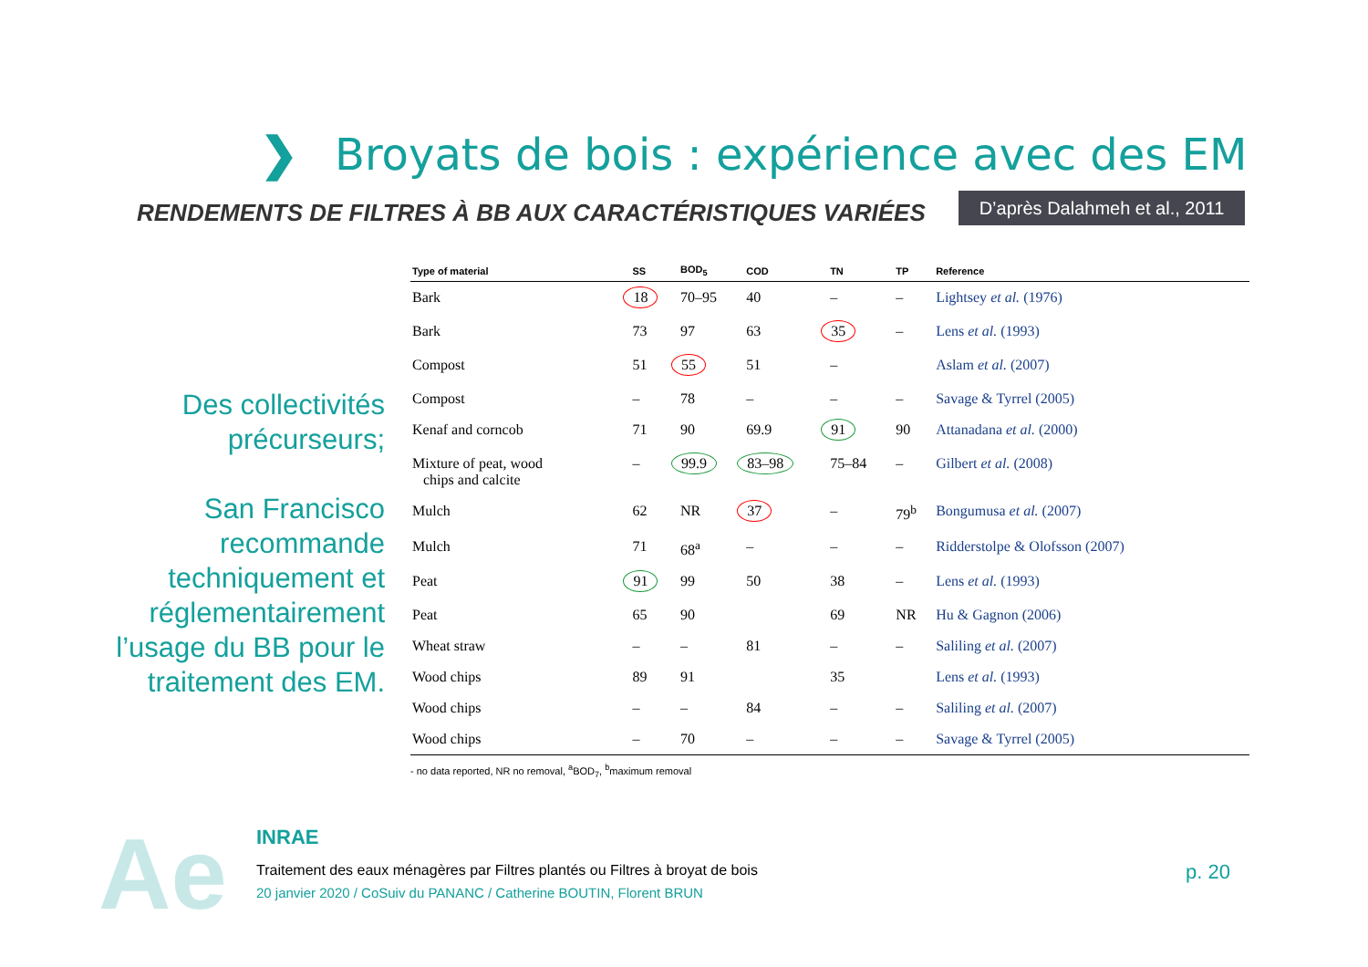❯
Broyats de bois : expérience avec des EM
RENDEMENTS DE FILTRES À BB AUX CARACTÉRISTIQUES VARIÉES
D’après Dalahmeh et al., 2011
Des collectivités précurseurs;
San Francisco recommande techniquement et réglementairement l’usage du BB pour le traitement des EM.
| Type of material | SS | BOD<sub>5</sub> | COD | TN | TP | Reference |
| --- | --- | --- | --- | --- | --- | --- |
| Bark | 18 | 70–95 | 40 | – | – | Lightsey et al. (1976) |
| Bark | 73 | 97 | 63 | 35 | – | Lens et al. (1993) |
| Compost | 51 | 55 | 51 | – | | Aslam et al. (2007) |
| Compost | – | 78 | – | – | – | Savage & Tyrrel (2005) |
| Kenaf and corncob | 71 | 90 | 69.9 | 91 | 90 | Attanadana et al. (2000) |
| Mixture of peat, wood chips and calcite | – | 99.9 | 83–98 | 75–84 | – | Gilbert et al. (2008) |
| Mulch | 62 | NR | 37 | – | 79<sup>b</sup> | Bongumusa et al. (2007) |
| Mulch | 71 | 68<sup>a</sup> | – | – | – | Ridderstolpe & Olofsson (2007) |
| Peat | 91 | 99 | 50 | 38 | – | Lens et al. (1993) |
| Peat | 65 | 90 | | 69 | NR | Hu & Gagnon (2006) |
| Wheat straw | – | – | 81 | – | – | Saliling et al. (2007) |
| Wood chips | 89 | 91 | | 35 | | Lens et al. (1993) |
| Wood chips | – | – | 84 | – | – | Saliling et al. (2007) |
| Wood chips | – | 70 | – | – | – | Savage & Tyrrel (2005) |
- no data reported, NR no removal, <sup>a</sup>BOD<sub>7</sub>, <sup>b</sup>maximum removal
Ae INRAE
Traitement des eaux ménagères par Filtres plantés ou Filtres à broyat de bois
20 janvier 2020 / CoSuiv du PANANC / Catherine BOUTIN, Florent BRUN
p. 20